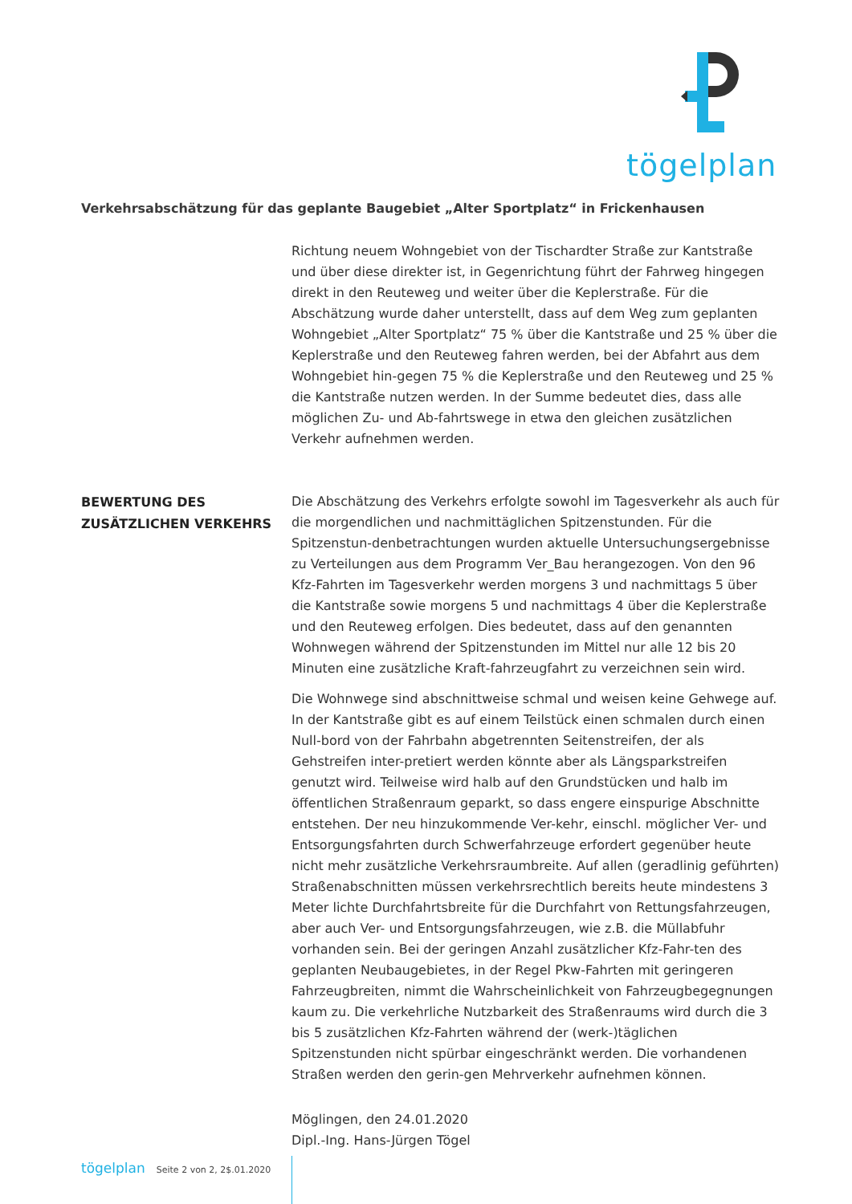tögelplan
Verkehrsabschätzung für das geplante Baugebiet „Alter Sportplatz“ in Frickenhausen
Richtung neuem Wohngebiet von der Tischardter Straße zur Kantstraße und über diese direkter ist, in Gegenrichtung führt der Fahrweg hingegen direkt in den Reuteweg und weiter über die Keplerstraße. Für die Abschätzung wurde daher unterstellt, dass auf dem Weg zum geplanten Wohngebiet „Alter Sportplatz“ 75 % über die Kantstraße und 25 % über die Keplerstraße und den Reuteweg fahren werden, bei der Abfahrt aus dem Wohngebiet hin-gegen 75 % die Keplerstraße und den Reuteweg und 25 % die Kantstraße nutzen werden. In der Summe bedeutet dies, dass alle möglichen Zu- und Ab-fahrtswege in etwa den gleichen zusätzlichen Verkehr aufnehmen werden.
BEWERTUNG DES
ZUSÄTZLICHEN VERKEHRS
Die Abschätzung des Verkehrs erfolgte sowohl im Tagesverkehr als auch für die morgendlichen und nachmittäglichen Spitzenstunden. Für die Spitzenstun-denbetrachtungen wurden aktuelle Untersuchungsergebnisse zu Verteilungen aus dem Programm Ver_Bau herangezogen. Von den 96 Kfz-Fahrten im Tagesverkehr werden morgens 3 und nachmittags 5 über die Kantstraße sowie morgens 5 und nachmittags 4 über die Keplerstraße und den Reuteweg erfolgen. Dies bedeutet, dass auf den genannten Wohnwegen während der Spitzenstunden im Mittel nur alle 12 bis 20 Minuten eine zusätzliche Kraft-fahrzeugfahrt zu verzeichnen sein wird.
Die Wohnwege sind abschnittweise schmal und weisen keine Gehwege auf. In der Kantstraße gibt es auf einem Teilstück einen schmalen durch einen Null-bord von der Fahrbahn abgetrennten Seitenstreifen, der als Gehstreifen inter-pretiert werden könnte aber als Längsparkstreifen genutzt wird. Teilweise wird halb auf den Grundstücken und halb im öffentlichen Straßenraum geparkt, so dass engere einspurige Abschnitte entstehen. Der neu hinzukommende Ver-kehr, einschl. möglicher Ver- und Entsorgungsfahrten durch Schwerfahrzeuge erfordert gegenüber heute nicht mehr zusätzliche Verkehrsraumbreite. Auf allen (geradlinig geführten) Straßenabschnitten müssen verkehrsrechtlich bereits heute mindestens 3 Meter lichte Durchfahrtsbreite für die Durchfahrt von Rettungsfahrzeugen, aber auch Ver- und Entsorgungsfahrzeugen, wie z.B. die Müllabfuhr vorhanden sein. Bei der geringen Anzahl zusätzlicher Kfz-Fahr-ten des geplanten Neubaugebietes, in der Regel Pkw-Fahrten mit geringeren Fahrzeugbreiten, nimmt die Wahrscheinlichkeit von Fahrzeugbegegnungen kaum zu. Die verkehrliche Nutzbarkeit des Straßenraums wird durch die 3 bis 5 zusätzlichen Kfz-Fahrten während der (werk-)täglichen Spitzenstunden nicht spürbar eingeschränkt werden. Die vorhandenen Straßen werden den gerin-gen Mehrverkehr aufnehmen können.
Möglingen, den 24.01.2020
Dipl.-Ing. Hans-Jürgen Tögel
tögelplan Seite 2 von 2, 2$.01.2020